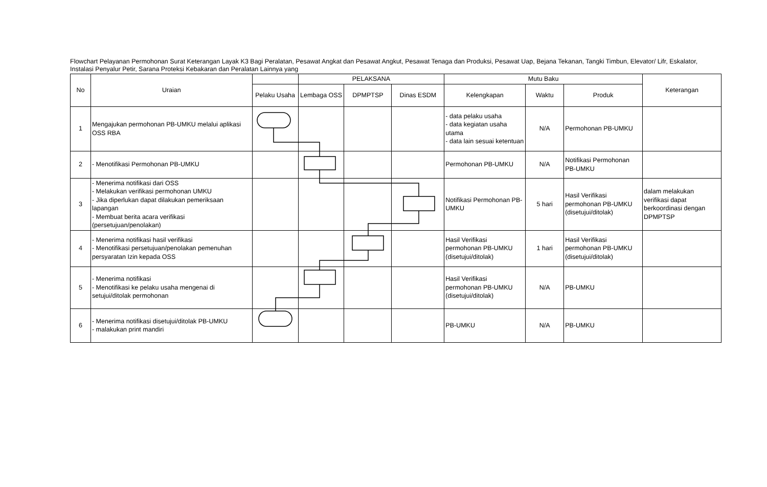Flowchart Pelayanan Permohonan Surat Keterangan Layak K3 Bagi Peralatan, Pesawat Angkat dan Pesawat Angkut, Pesawat Tenaga dan Produksi, Pesawat Uap, Bejana Tekanan, Tangki Timbun, Elevator/ Lifr, Eskalator, Instalasi Penyalur Petir, Sarana Proteksi Kebakaran dan Peralatan Lainnya yang
| No | Uraian | | PELAKSANA | | | Mutu Baku | | | Keterangan |
| --- | --- | --- | --- | --- | --- | --- | --- | --- | --- |
| | | Pelaku Usaha | Lembaga OSS | DPMPTSP | Dinas ESDM | Kelengkapan | Waktu | Produk | |
| 1 | Mengajukan permohonan PB-UMKU melalui aplikasi OSS RBA | | | | | - data pelaku usaha - data kegiatan usaha utama - data lain sesuai ketentuan | N/A | Permohonan PB-UMKU | |
| 2 | - Menotifikasi Permohonan PB-UMKU | | | | | Permohonan PB-UMKU | N/A | Notifikasi Permohonan PB-UMKU | |
| 3 | - Menerima notifikasi dari OSS - Melakukan verifikasi permohonan UMKU - Jika diperlukan dapat dilakukan pemeriksaan lapangan - Membuat berita acara verifikasi (persetujuan/penolakan) | | | | | Notifikasi Permohonan PB-UMKU | 5 hari | Hasil Verifikasi permohonan PB-UMKU (disetujui/ditolak) | dalam melakukan verifikasi dapat berkoordinasi dengan DPMPTSP |
| 4 | - Menerima notifikasi hasil verifikasi - Menotifikasi persetujuan/penolakan pemenuhan persyaratan Izin kepada OSS | | | | | Hasil Verifikasi permohonan PB-UMKU (disetujui/ditolak) | 1 hari | Hasil Verifikasi permohonan PB-UMKU (disetujui/ditolak) | |
| 5 | - Menerima notifikasi - Menotifikasi ke pelaku usaha mengenai di setujui/ditolak permohonan | | | | | Hasil Verifikasi permohonan PB-UMKU (disetujui/ditolak) | N/A | PB-UMKU | |
| 6 | - Menerima notifikasi disetujui/ditolak PB-UMKU - malakukan print mandiri | | | | | PB-UMKU | N/A | PB-UMKU | |